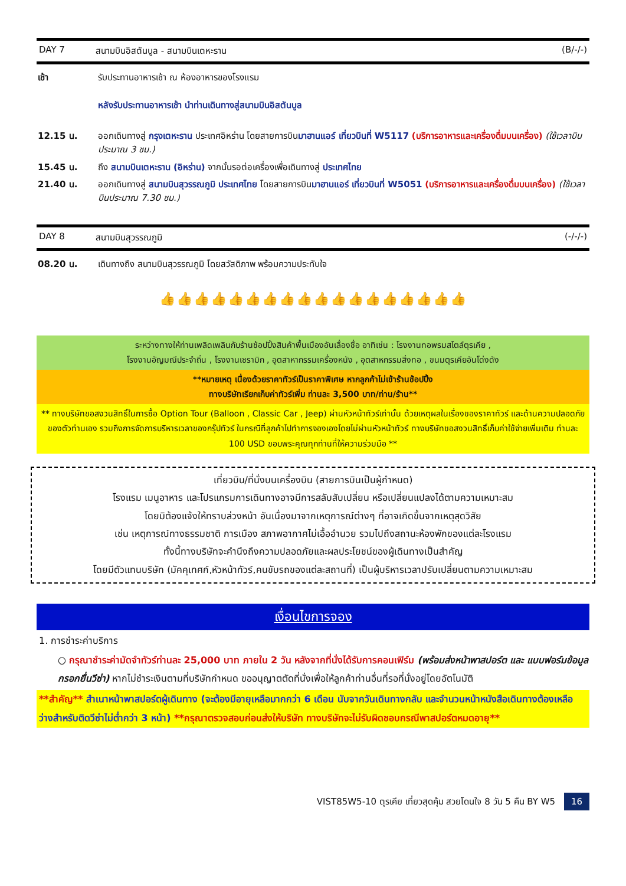DAY 7 สนามบินอิสตันบูล - สนามบินเตหะราน (B/-/-)
| เช้า | รับประทานอาหารเช้า ณ ห้องอาหารของโรงแรม หลังรับประทานอาหารเช้า นำท่านเดินทางสู่สนามบินอิสตันบูล |
| 12.15 น. | ออกเดินทางสู่ กรุงเตหะราน ประเทศอิหร่าน โดยสายการบิน มาฮานแอร์ เที่ยวบินที่ W5117 (บริการอาหารและเครื่องดื่มบนเครื่อง) (ใช้เวลาบินประมาณ 3 ชม.) |
| 15.45 น. | ถึง สนามบินเตหะราน (อิหร่าน) จากนั้นรอต่อเครื่องเพื่อเดินทางสู่ ประเทศไทย |
| 21.40 น. | ออกเดินทางสู่ สนามบินสุวรรณภูมิ ประเทศไทย โดยสายการบิน มาฮานแอร์ เที่ยวบินที่ W5051 (บริการอาหารและเครื่องดื่มบนเครื่อง) (ใช้เวลาบินประมาณ 7.30 ชม.) |
DAY 8 สนามบินสุวรรณภูมิ (-/-/-)
| 08.20 น. | เดินทางถึง สนามบินสุวรรณภูมิ โดยสวัสดิภาพ พร้อมความประทับใจ |
👍👍👍👍👍👍👍👍👍👍👍👍👍👍👍👍👍👍
ระหว่างทางให้ท่านเพลิดเพลินกับร้านช้อปปิ้งสินค้าพื้นเมืองอันเลื่องชื่อ อาทิเช่น : โรงงานทอพรมสไตล์ตุรเคีย ,
โรงงานอัญมณีประจำถิ่น , โรงงานเซรามิก , อุตสาหากรรมเครื่องหนัง , อุตสาหกรรมสิ่งทอ , ขนมตุรเคียอันโด่งดัง
**หมายเหตุ เนื่องด้วยราคาทัวร์เป็นราคาพิเศษ หากลูกค้าไม่เข้าร้านช้อปปิ้ง
ทางบริษัทเรียกเก็บค่าทัวร์เพิ่ม ท่านละ 3,500 บาท/ท่าน/ร้าน**
** ทางบริษัทขอสงวนสิทธิ์ในการซื้อ Option Tour (Balloon , Classic Car , Jeep) ผ่านหัวหน้าทัวร์เท่านั้น ด้วยเหตุผลในเรื่องของราคาทัวร์ และด้านความปลอดภัยของตัวท่านเอง รวมถึงการจัดการบริหารเวลาของกรุ๊ปทัวร์ ในกรณีที่ลูกค้าไปทำการจองเองโดยไม่ผ่านหัวหน้าทัวร์ ทางบริษัทขอสงวนสิทธิ์เก็บค่าใช้จ่ายเพิ่มเติม ท่านละ 100 USD ขอบพระคุณทุกท่านที่ให้ความร่วมมือ **
เที่ยวบิน/ที่นั่งบนเครื่องบิน (สายการบินเป็นผู้กำหนด)
โรงแรม เมนูอาหาร และโปรแกรมการเดินทางอาจมีการสลับสับเปลี่ยน หรือเปลี่ยนแปลงได้ตามความเหมาะสม
โดยมิต้องแจ้งให้ทราบล่วงหน้า อันเนื่องมาจากเหตุการณ์ต่างๆ ที่อาจเกิดขึ้นจากเหตุสุดวิสัย
เช่น เหตุการณ์ทางธรรมชาติ การเมือง สภาพอากาศไม่เอื้ออำนวย รวมไปถึงสถานะห้องพักของแต่ละโรงแรม
ทั้งนี้ทางบริษัทจะคำนึงถึงความปลอดภัยและผลประโยชน์ของผู้เดินทางเป็นสำคัญ
โดยมีตัวแทนบริษัท (มัคคุเทศก์,หัวหน้าทัวร์,คนขับรถของแต่ละสถานที่) เป็นผู้บริหารเวลาปรับเปลี่ยนตามความเหมาะสม
เงื่อนไขการจอง
1. การชำระค่าบริการ
○ กรุณาชำระค่ามัดจำทัวร์ท่านละ 25,000 บาท ภายใน 2 วัน หลังจากที่นั่งได้รับการคอนเฟิร์ม (พร้อมส่งหน้าพาสปอร์ต และ แบบฟอร์มข้อมูลกรอกยื่นวีซ่า) หากไม่ชำระเงินตามที่บริษัทกำหนด ขออนุญาตตัดที่นั่งเพื่อให้ลูกค้าท่านอื่นที่รอที่นั่งอยู่โดยอัตโนมัติ
**สำคัญ** สำเนาหน้าพาสปอร์ตผู้เดินทาง (จะต้องมีอายุเหลือมากกว่า 6 เดือน นับจากวันเดินทางกลับ และจำนวนหน้าหนังสือเดินทางต้องเหลือว่างสำหรับติดวีซ่าไม่ต่ำกว่า 3 หน้า) **กรุณาตรวจสอบก่อนส่งให้บริษัท ทางบริษัทจะไม่รับผิดชอบกรณีพาสปอร์ตหมดอายุ**
VIST85W5-10 ตุรเคีย เที่ยวสุดคุ้ม สวยโดนใจ 8 วัน 5 คืน BY W5 16